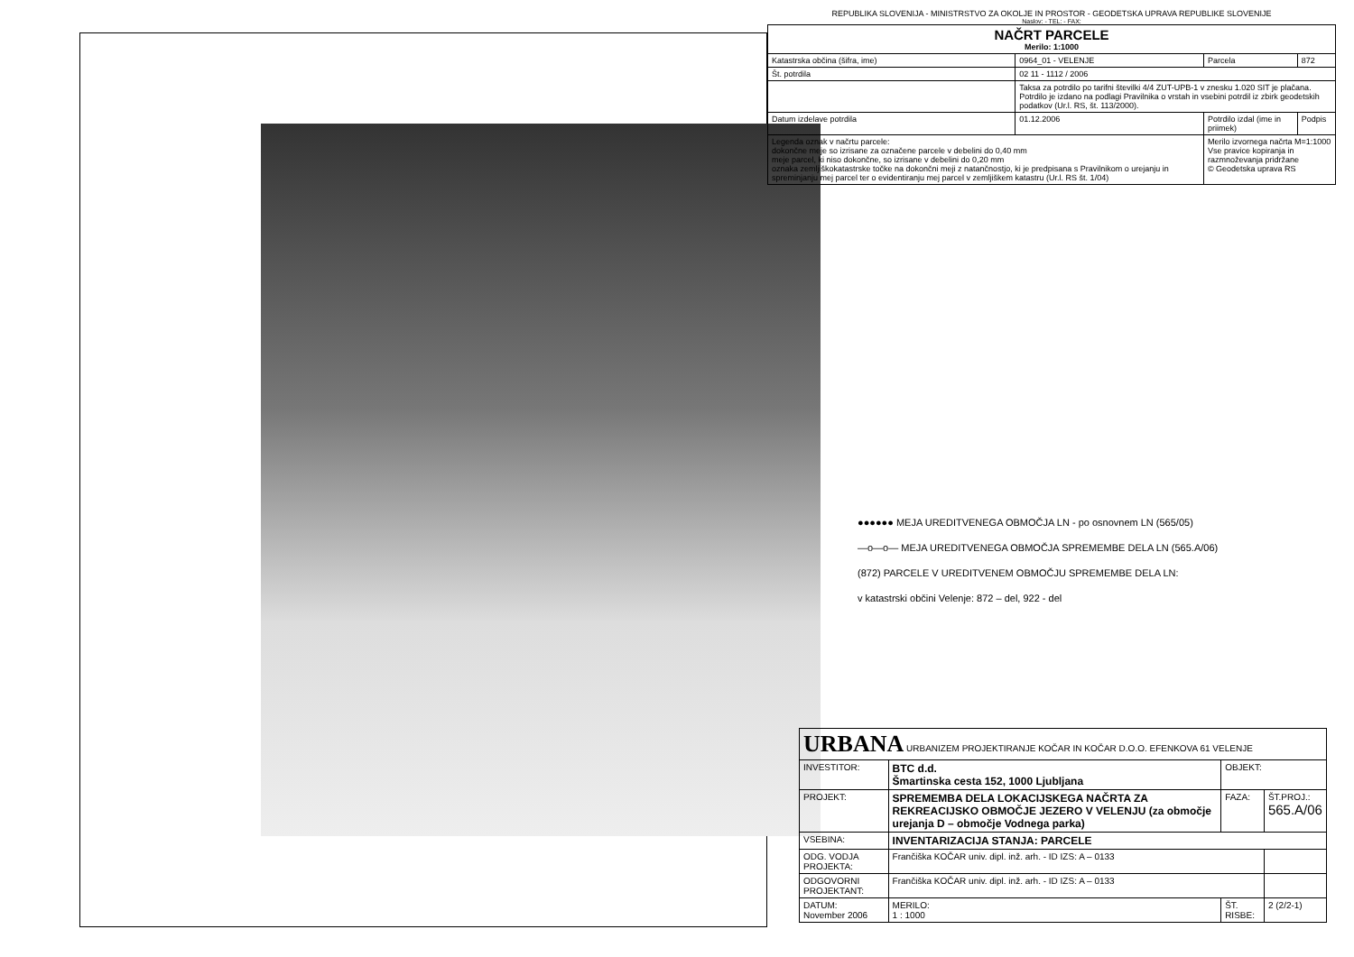REPUBLIKA SLOVENIJA - MINISTRSTVO ZA OKOLJE IN PROSTOR - GEODETSKA UPRAVA REPUBLIKE SLOVENIJE
Naslov: - TEL: - FAX:
| NAČRT PARCELE Merilo: 1:1000 | | | |
| Katastrska občina (šifra, ime) | 0964_01 - VELENJE | Parcela | 872 |
| Št. potrdila | 02 11 - 1112 / 2006 | | |
| | Taksa za potrdilo po tarifni številki 4/4 ZUT-UPB-1 v znesku 1.020 SIT je plačana. Potrdilo je izdano na podlagi Pravilnika o vrstah in vsebini potrdil iz zbirk geodetskih podatkov (Ur.l. RS, št. 113/2000). | | |
| Datum izdelave potrdila | 01.12.2006 | Potrdilo izdal (ime in priimek) | Podpis |
| Legenda oznak v načrtu parcele: dokončne meje so izrisane za označene parcele v debelini do 0,40 mm meje parcel, ki niso dokončne, so izrisane v debelini do 0,20 mm oznaka zemljiškokatastrske točke na dokončni meji z natančnostjo, ki je predpisana s Pravilnikom o urejanju in spreminjanju mej parcel ter o evidentiranju mej parcel v zemljiškem katastru (Ur.l. RS št. 1/04) | | Merilo izvornega načrta M=1:1000 Vse pravice kopiranja in razmnoževanja pridržane © Geodetska uprava RS | |
●●●●●● MEJA UREDITVENEGA OBMOČJA LN - po osnovnem LN (565/05)
—o—o— MEJA UREDITVENEGA OBMOČJA SPREMEMBE DELA LN (565.A/06)
(872) PARCELE V UREDITVENEM OBMOČJU SPREMEMBE DELA LN:
v katastrski občini Velenje: 872 – del, 922 - del
| URBANA URBANIZEM PROJEKTIRANJE KOČAR IN KOČAR D.O.O. EFENKOVA 61 VELENJE | | | |
| INVESTITOR: | BTC d.d. Šmartinska cesta 152, 1000 Ljubljana | OBJEKT: | |
| PROJEKT: | SPREMEMBA DELA LOKACIJSKEGA NAČRTA ZA REKREACIJSKO OBMOČJE JEZERO V VELENJU (za območje urejanja D – območje Vodnega parka) | FAZA: | ŠT.PROJ.: 565.A/06 |
| VSEBINA: | INVENTARIZACIJA STANJA: PARCELE | | |
| ODG. VODJA PROJEKTA: | Frančiška KOČAR univ. dipl. inž. arh. - ID IZS: A – 0133 | | |
| ODGOVORNI PROJEKTANT: | Frančiška KOČAR univ. dipl. inž. arh. - ID IZS: A – 0133 | | |
| DATUM: November 2006 | MERILO: 1 : 1000 | ŠT. RISBE: | 2 (2/2-1) |